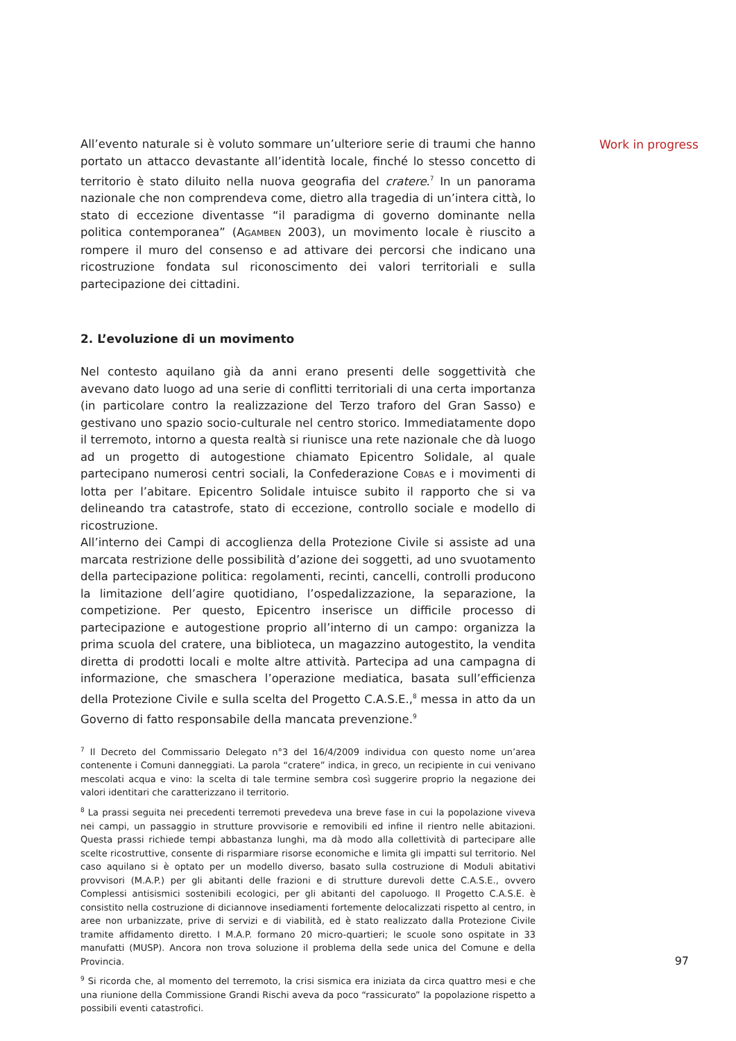All’evento naturale si è voluto sommare un’ulteriore serie di traumi che hanno portato un attacco devastante all’identità locale, finché lo stesso concetto di territorio è stato diluito nella nuova geografia del cratere.<sup>7</sup> In un panorama nazionale che non comprendeva come, dietro alla tragedia di un’intera città, lo stato di eccezione diventasse “il paradigma di governo dominante nella politica contemporanea” (AGAMBEN 2003), un movimento locale è riuscito a rompere il muro del consenso e ad attivare dei percorsi che indicano una ricostruzione fondata sul riconoscimento dei valori territoriali e sulla partecipazione dei cittadini.
2. L’evoluzione di un movimento
Nel contesto aquilano già da anni erano presenti delle soggettività che avevano dato luogo ad una serie di conflitti territoriali di una certa importanza (in particolare contro la realizzazione del Terzo traforo del Gran Sasso) e gestivano uno spazio socio-culturale nel centro storico. Immediatamente dopo il terremoto, intorno a questa realtà si riunisce una rete nazionale che dà luogo ad un progetto di autogestione chiamato Epicentro Solidale, al quale partecipano numerosi centri sociali, la Confederazione COBAS e i movimenti di lotta per l’abitare. Epicentro Solidale intuisce subito il rapporto che si va delineando tra catastrofe, stato di eccezione, controllo sociale e modello di ricostruzione.
All’interno dei Campi di accoglienza della Protezione Civile si assiste ad una marcata restrizione delle possibilità d’azione dei soggetti, ad uno svuotamento della partecipazione politica: regolamenti, recinti, cancelli, controlli producono la limitazione dell’agire quotidiano, l’ospedalizzazione, la separazione, la competizione. Per questo, Epicentro inserisce un difficile processo di partecipazione e autogestione proprio all’interno di un campo: organizza la prima scuola del cratere, una biblioteca, un magazzino autogestito, la vendita diretta di prodotti locali e molte altre attività. Partecipa ad una campagna di informazione, che smaschera l’operazione mediatica, basata sull’efficienza della Protezione Civile e sulla scelta del Progetto C.A.S.E.,<sup>8</sup> messa in atto da un Governo di fatto responsabile della mancata prevenzione.<sup>9</sup>
<sup>7</sup> Il Decreto del Commissario Delegato n°3 del 16/4/2009 individua con questo nome un’area contenente i Comuni danneggiati. La parola “cratere” indica, in greco, un recipiente in cui venivano mescolati acqua e vino: la scelta di tale termine sembra così suggerire proprio la negazione dei valori identitari che caratterizzano il territorio.
<sup>8</sup> La prassi seguita nei precedenti terremoti prevedeva una breve fase in cui la popolazione viveva nei campi, un passaggio in strutture provvisorie e removibili ed infine il rientro nelle abitazioni. Questa prassi richiede tempi abbastanza lunghi, ma dà modo alla collettività di partecipare alle scelte ricostruttive, consente di risparmiare risorse economiche e limita gli impatti sul territorio. Nel caso aquilano si è optato per un modello diverso, basato sulla costruzione di Moduli abitativi provvisori (M.A.P.) per gli abitanti delle frazioni e di strutture durevoli dette C.A.S.E., ovvero Complessi antisismici sostenibili ecologici, per gli abitanti del capoluogo. Il Progetto C.A.S.E. è consistito nella costruzione di diciannove insediamenti fortemente delocalizzati rispetto al centro, in aree non urbanizzate, prive di servizi e di viabilità, ed è stato realizzato dalla Protezione Civile tramite affidamento diretto. I M.A.P. formano 20 micro-quartieri; le scuole sono ospitate in 33 manufatti (MUSP). Ancora non trova soluzione il problema della sede unica del Comune e della Provincia.
<sup>9</sup> Si ricorda che, al momento del terremoto, la crisi sismica era iniziata da circa quattro mesi e che una riunione della Commissione Grandi Rischi aveva da poco “rassicurato” la popolazione rispetto a possibili eventi catastrofici.
Work in progress
97